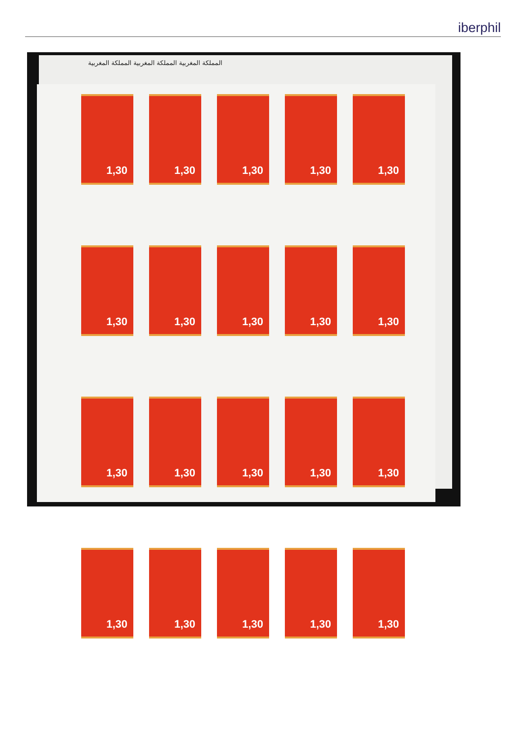iberphil
المملكة المغربية المملكة المغربية المملكة المغربية
1,30
1,30
1,30
1,30
1,30
1,30
1,30
1,30
1,30
1,30
1,30
1,30
1,30
1,30
1,30
1,30
1,30
1,30
1,30
1,30